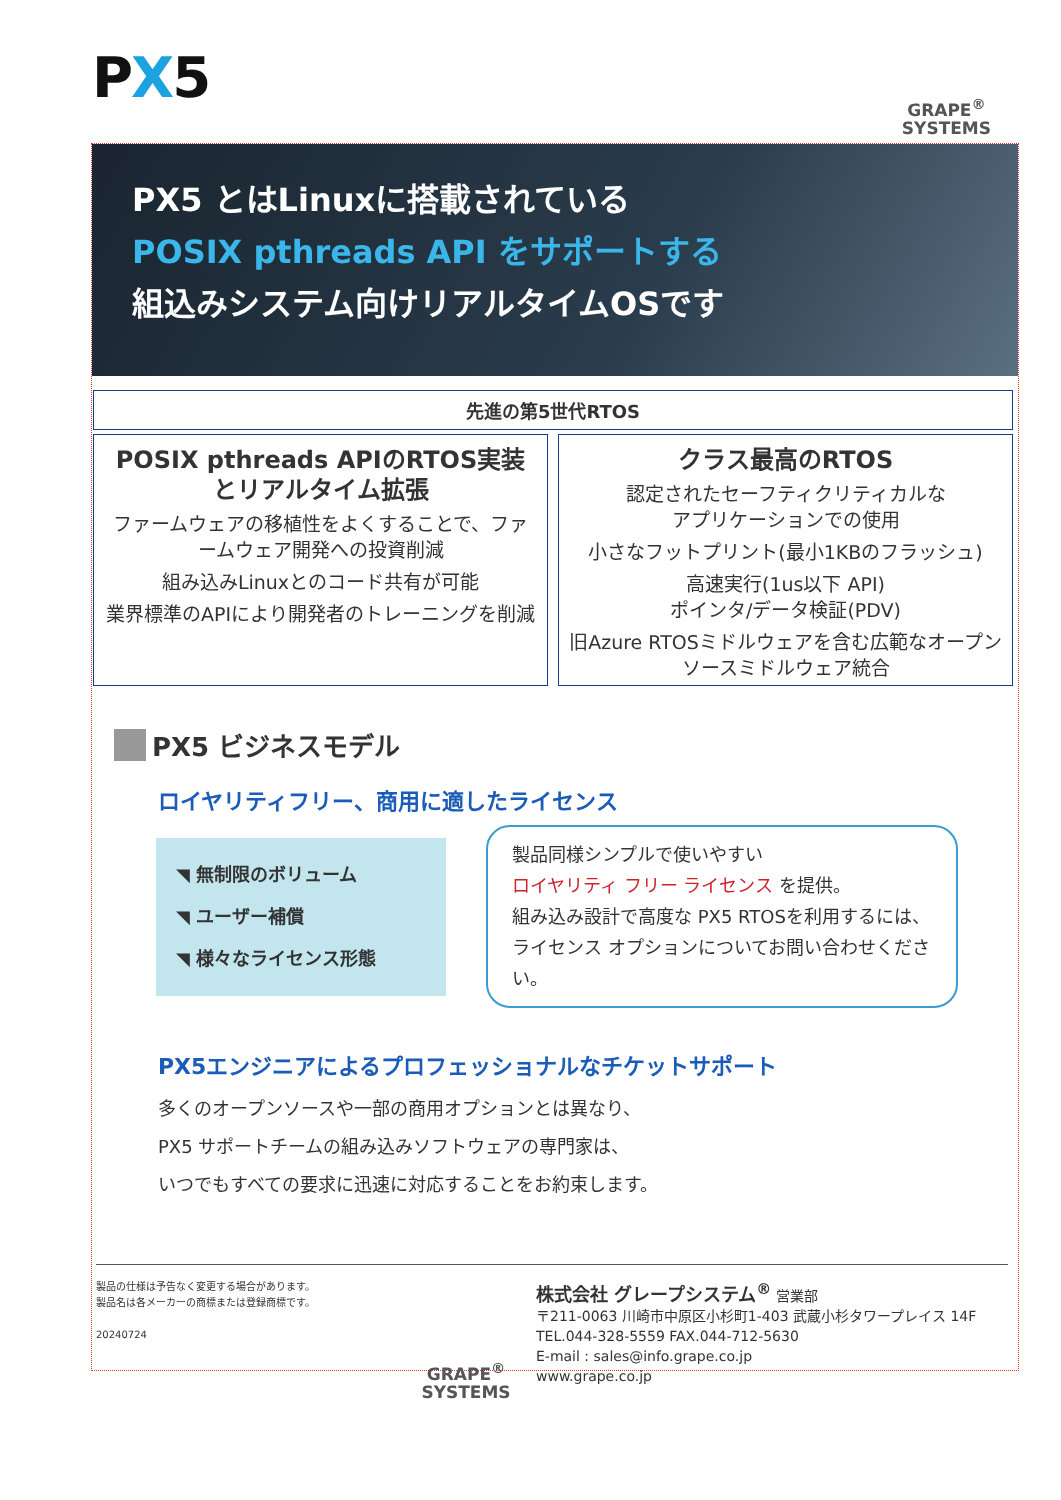PX5
GRAPE<sup>®</sup>
SYSTEMS
PX5 とはLinuxに搭載されている
POSIX pthreads API をサポートする
組込みシステム向けリアルタイムOSです
先進の第5世代RTOS
POSIX pthreads APIのRTOS実装とリアルタイム拡張
ファームウェアの移植性をよくすることで、ファームウェア開発への投資削減
組み込みLinuxとのコード共有が可能
業界標準のAPIにより開発者のトレーニングを削減
クラス最高のRTOS
認定されたセーフティクリティカルな
アプリケーションでの使用
小さなフットプリント(最小1KBのフラッシュ)
高速実行(1us以下 API)
ポインタ/データ検証(PDV)
旧Azure RTOSミドルウェアを含む広範なオープンソースミドルウェア統合
PX5 ビジネスモデル
ロイヤリティフリー、商用に適したライセンス
◥ 無制限のボリューム
◥ ユーザー補償
◥ 様々なライセンス形態
製品同様シンプルで使いやすい
ロイヤリティ フリー ライセンス を提供。
組み込み設計で高度な PX5 RTOSを利用するには、
ライセンス オプションについてお問い合わせください。
PX5エンジニアによるプロフェッショナルなチケットサポート
多くのオープンソースや一部の商用オプションとは異なり、
PX5 サポートチームの組み込みソフトウェアの専門家は、
いつでもすべての要求に迅速に対応することをお約束します。
製品の仕様は予告なく変更する場合があります。
製品名は各メーカーの商標または登録商標です。
20240724
GRAPE<sup>®</sup>
SYSTEMS
株式会社 グレープシステム<sup>®</sup> 営業部
〒211-0063 川崎市中原区小杉町1-403 武蔵小杉タワープレイス 14F
TEL.044-328-5559 FAX.044-712-5630
E-mail : sales@info.grape.co.jp
www.grape.co.jp